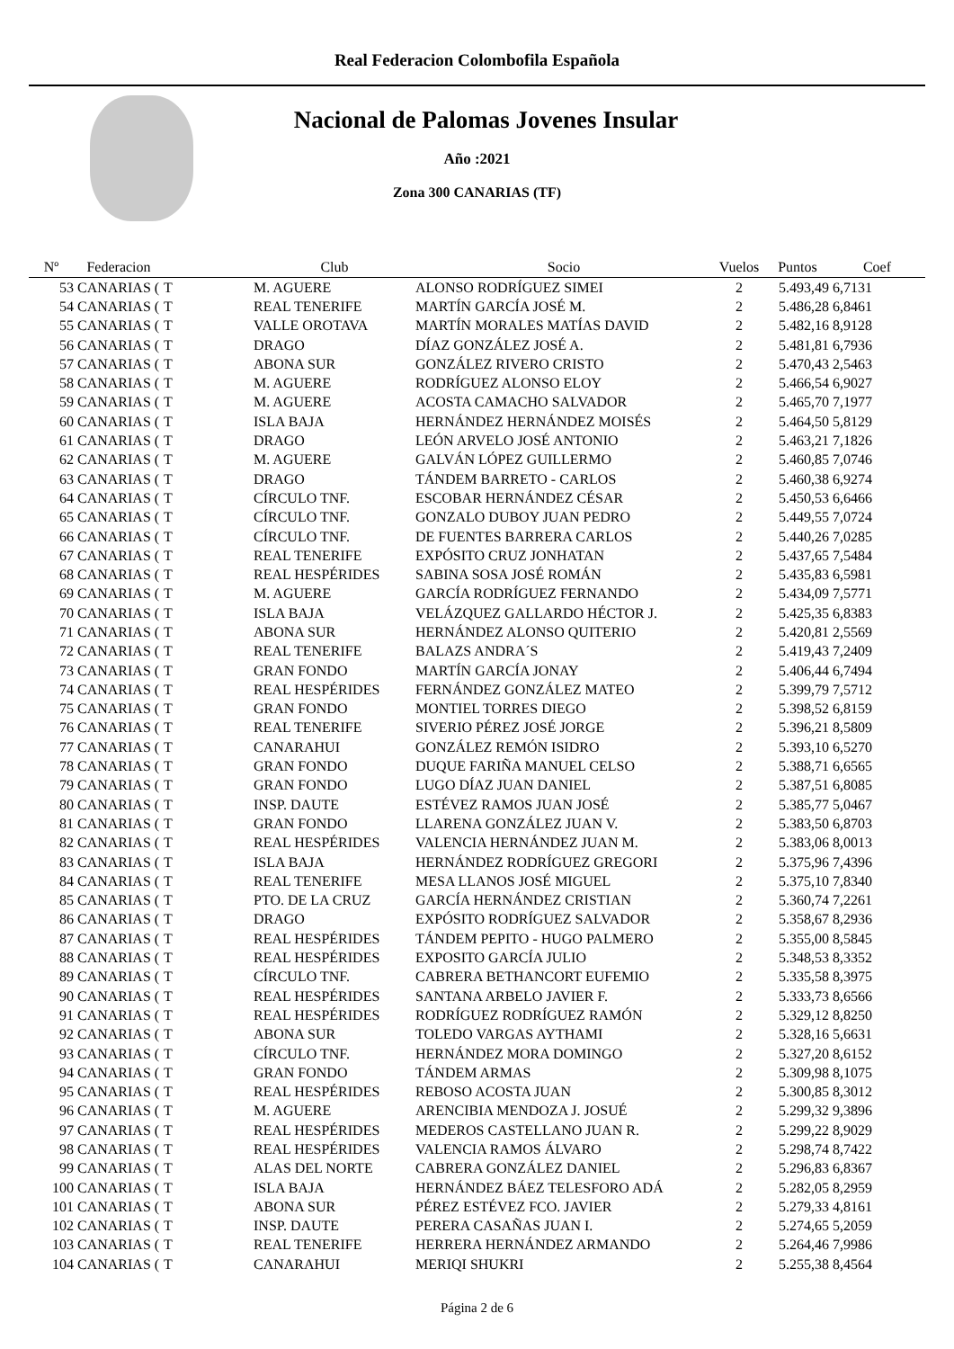Real Federacion Colombofila Española
Nacional de Palomas Jovenes Insular
Año :2021
Zona 300 CANARIAS (TF)
| Nº | Federacion | | Club | Socio | Vuelos | Puntos | Coef |
| --- | --- | --- | --- | --- | --- | --- | --- |
| 53 | CANARIAS ( | T | M. AGUERE | ALONSO RODRÍGUEZ SIMEI | 2 | 5.493,49 | 6,7131 |
| 54 | CANARIAS ( | T | REAL TENERIFE | MARTÍN GARCÍA JOSÉ M. | 2 | 5.486,28 | 6,8461 |
| 55 | CANARIAS ( | T | VALLE OROTAVA | MARTÍN MORALES MATÍAS DAVID | 2 | 5.482,16 | 8,9128 |
| 56 | CANARIAS ( | T | DRAGO | DÍAZ GONZÁLEZ JOSÉ A. | 2 | 5.481,81 | 6,7936 |
| 57 | CANARIAS ( | T | ABONA SUR | GONZÁLEZ RIVERO CRISTO | 2 | 5.470,43 | 2,5463 |
| 58 | CANARIAS ( | T | M. AGUERE | RODRÍGUEZ ALONSO ELOY | 2 | 5.466,54 | 6,9027 |
| 59 | CANARIAS ( | T | M. AGUERE | ACOSTA CAMACHO SALVADOR | 2 | 5.465,70 | 7,1977 |
| 60 | CANARIAS ( | T | ISLA BAJA | HERNÁNDEZ HERNÁNDEZ MOISÉS | 2 | 5.464,50 | 5,8129 |
| 61 | CANARIAS ( | T | DRAGO | LEÓN ARVELO JOSÉ ANTONIO | 2 | 5.463,21 | 7,1826 |
| 62 | CANARIAS ( | T | M. AGUERE | GALVÁN LÓPEZ GUILLERMO | 2 | 5.460,85 | 7,0746 |
| 63 | CANARIAS ( | T | DRAGO | TÁNDEM BARRETO - CARLOS | 2 | 5.460,38 | 6,9274 |
| 64 | CANARIAS ( | T | CÍRCULO TNF. | ESCOBAR HERNÁNDEZ CÉSAR | 2 | 5.450,53 | 6,6466 |
| 65 | CANARIAS ( | T | CÍRCULO TNF. | GONZALO DUBOY JUAN PEDRO | 2 | 5.449,55 | 7,0724 |
| 66 | CANARIAS ( | T | CÍRCULO TNF. | DE FUENTES BARRERA CARLOS | 2 | 5.440,26 | 7,0285 |
| 67 | CANARIAS ( | T | REAL TENERIFE | EXPÓSITO CRUZ JONHATAN | 2 | 5.437,65 | 7,5484 |
| 68 | CANARIAS ( | T | REAL HESPÉRIDES | SABINA SOSA JOSÉ ROMÁN | 2 | 5.435,83 | 6,5981 |
| 69 | CANARIAS ( | T | M. AGUERE | GARCÍA RODRÍGUEZ FERNANDO | 2 | 5.434,09 | 7,5771 |
| 70 | CANARIAS ( | T | ISLA BAJA | VELÁZQUEZ GALLARDO HÉCTOR J. | 2 | 5.425,35 | 6,8383 |
| 71 | CANARIAS ( | T | ABONA SUR | HERNÁNDEZ ALONSO QUITERIO | 2 | 5.420,81 | 2,5569 |
| 72 | CANARIAS ( | T | REAL TENERIFE | BALAZS ANDRA´S | 2 | 5.419,43 | 7,2409 |
| 73 | CANARIAS ( | T | GRAN FONDO | MARTÍN GARCÍA JONAY | 2 | 5.406,44 | 6,7494 |
| 74 | CANARIAS ( | T | REAL HESPÉRIDES | FERNÁNDEZ GONZÁLEZ MATEO | 2 | 5.399,79 | 7,5712 |
| 75 | CANARIAS ( | T | GRAN FONDO | MONTIEL TORRES DIEGO | 2 | 5.398,52 | 6,8159 |
| 76 | CANARIAS ( | T | REAL TENERIFE | SIVERIO PÉREZ JOSÉ JORGE | 2 | 5.396,21 | 8,5809 |
| 77 | CANARIAS ( | T | CANARAHUI | GONZÁLEZ REMÓN ISIDRO | 2 | 5.393,10 | 6,5270 |
| 78 | CANARIAS ( | T | GRAN FONDO | DUQUE FARIÑA MANUEL CELSO | 2 | 5.388,71 | 6,6565 |
| 79 | CANARIAS ( | T | GRAN FONDO | LUGO DÍAZ JUAN DANIEL | 2 | 5.387,51 | 6,8085 |
| 80 | CANARIAS ( | T | INSP. DAUTE | ESTÉVEZ RAMOS JUAN JOSÉ | 2 | 5.385,77 | 5,0467 |
| 81 | CANARIAS ( | T | GRAN FONDO | LLARENA GONZÁLEZ JUAN V. | 2 | 5.383,50 | 6,8703 |
| 82 | CANARIAS ( | T | REAL HESPÉRIDES | VALENCIA HERNÁNDEZ JUAN M. | 2 | 5.383,06 | 8,0013 |
| 83 | CANARIAS ( | T | ISLA BAJA | HERNÁNDEZ RODRÍGUEZ GREGORI | 2 | 5.375,96 | 7,4396 |
| 84 | CANARIAS ( | T | REAL TENERIFE | MESA LLANOS JOSÉ MIGUEL | 2 | 5.375,10 | 7,8340 |
| 85 | CANARIAS ( | T | PTO. DE LA CRUZ | GARCÍA HERNÁNDEZ CRISTIAN | 2 | 5.360,74 | 7,2261 |
| 86 | CANARIAS ( | T | DRAGO | EXPÓSITO RODRÍGUEZ SALVADOR | 2 | 5.358,67 | 8,2936 |
| 87 | CANARIAS ( | T | REAL HESPÉRIDES | TÁNDEM PEPITO - HUGO PALMERO | 2 | 5.355,00 | 8,5845 |
| 88 | CANARIAS ( | T | REAL HESPÉRIDES | EXPOSITO GARCÍA JULIO | 2 | 5.348,53 | 8,3352 |
| 89 | CANARIAS ( | T | CÍRCULO TNF. | CABRERA BETHANCORT EUFEMIO | 2 | 5.335,58 | 8,3975 |
| 90 | CANARIAS ( | T | REAL HESPÉRIDES | SANTANA ARBELO JAVIER F. | 2 | 5.333,73 | 8,6566 |
| 91 | CANARIAS ( | T | REAL HESPÉRIDES | RODRÍGUEZ RODRÍGUEZ RAMÓN | 2 | 5.329,12 | 8,8250 |
| 92 | CANARIAS ( | T | ABONA SUR | TOLEDO VARGAS AYTHAMI | 2 | 5.328,16 | 5,6631 |
| 93 | CANARIAS ( | T | CÍRCULO TNF. | HERNÁNDEZ MORA DOMINGO | 2 | 5.327,20 | 8,6152 |
| 94 | CANARIAS ( | T | GRAN FONDO | TÁNDEM ARMAS | 2 | 5.309,98 | 8,1075 |
| 95 | CANARIAS ( | T | REAL HESPÉRIDES | REBOSO ACOSTA JUAN | 2 | 5.300,85 | 8,3012 |
| 96 | CANARIAS ( | T | M. AGUERE | ARENCIBIA MENDOZA J. JOSUÉ | 2 | 5.299,32 | 9,3896 |
| 97 | CANARIAS ( | T | REAL HESPÉRIDES | MEDEROS CASTELLANO JUAN R. | 2 | 5.299,22 | 8,9029 |
| 98 | CANARIAS ( | T | REAL HESPÉRIDES | VALENCIA RAMOS ÁLVARO | 2 | 5.298,74 | 8,7422 |
| 99 | CANARIAS ( | T | ALAS DEL NORTE | CABRERA GONZÁLEZ DANIEL | 2 | 5.296,83 | 6,8367 |
| 100 | CANARIAS ( | T | ISLA BAJA | HERNÁNDEZ BÁEZ TELESFORO ADÁ | 2 | 5.282,05 | 8,2959 |
| 101 | CANARIAS ( | T | ABONA SUR | PÉREZ ESTÉVEZ FCO. JAVIER | 2 | 5.279,33 | 4,8161 |
| 102 | CANARIAS ( | T | INSP. DAUTE | PERERA CASAÑAS JUAN I. | 2 | 5.274,65 | 5,2059 |
| 103 | CANARIAS ( | T | REAL TENERIFE | HERRERA HERNÁNDEZ ARMANDO | 2 | 5.264,46 | 7,9986 |
| 104 | CANARIAS ( | T | CANARAHUI | MERIQI SHUKRI | 2 | 5.255,38 | 8,4564 |
Página 2 de 6